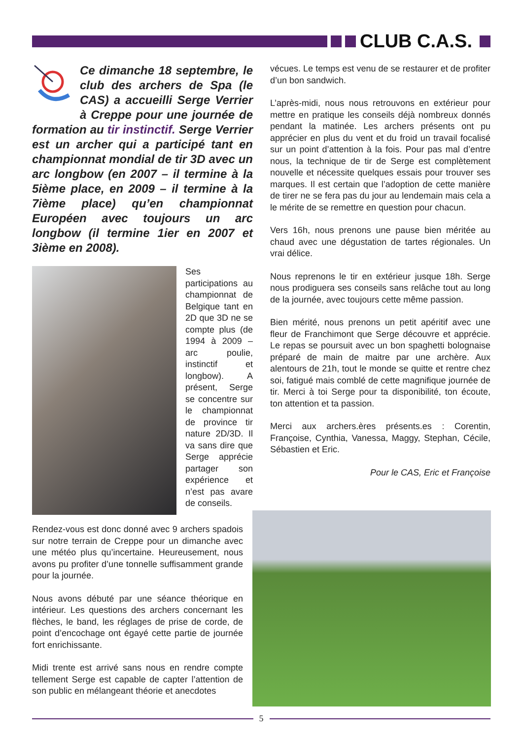CLUB C.A.S.
Ce dimanche 18 septembre, le club des archers de Spa (le CAS) a accueilli Serge Verrier à Creppe pour une journée de formation au tir instinctif. Serge Verrier est un archer qui a participé tant en championnat mondial de tir 3D avec un arc longbow (en 2007 – il termine à la 5ième place, en 2009 – il termine à la 7ième place) qu’en championnat Européen avec toujours un arc longbow (il termine 1ier en 2007 et 3ième en 2008).
Ses participations au championnat de Belgique tant en 2D que 3D ne se compte plus (de 1994 à 2009 – arc poulie, instinctif et longbow). A présent, Serge se concentre sur le championnat de province tir nature 2D/3D. Il va sans dire que Serge apprécie partager son expérience et n’est pas avare de conseils.
Rendez-vous est donc donné avec 9 archers spadois sur notre terrain de Creppe pour un dimanche avec une météo plus qu’incertaine. Heureusement, nous avons pu profiter d’une tonnelle suffisamment grande pour la journée.
Nous avons débuté par une séance théorique en intérieur. Les questions des archers concernant les flèches, le band, les réglages de prise de corde, de point d’encochage ont égayé cette partie de journée fort enrichissante.
Midi trente est arrivé sans nous en rendre compte tellement Serge est capable de capter l’attention de son public en mélangeant théorie et anecdotes
vécues. Le temps est venu de se restaurer et de profiter d’un bon sandwich.
L’après-midi, nous nous retrouvons en extérieur pour mettre en pratique les conseils déjà nombreux donnés pendant la matinée. Les archers présents ont pu apprécier en plus du vent et du froid un travail focalisé sur un point d’attention à la fois. Pour pas mal d’entre nous, la technique de tir de Serge est complètement nouvelle et nécessite quelques essais pour trouver ses marques. Il est certain que l’adoption de cette manière de tirer ne se fera pas du jour au lendemain mais cela a le mérite de se remettre en question pour chacun.
Vers 16h, nous prenons une pause bien méritée au chaud avec une dégustation de tartes régionales. Un vrai délice.
Nous reprenons le tir en extérieur jusque 18h. Serge nous prodiguera ses conseils sans relâche tout au long de la journée, avec toujours cette même passion.
Bien mérité, nous prenons un petit apéritif avec une fleur de Franchimont que Serge découvre et apprécie. Le repas se poursuit avec un bon spaghetti bolognaise préparé de main de maitre par une archère. Aux alentours de 21h, tout le monde se quitte et rentre chez soi, fatigué mais comblé de cette magnifique journée de tir. Merci à toi Serge pour ta disponibilité, ton écoute, ton attention et ta passion.
Merci aux archers.ères présents.es : Corentin, Françoise, Cynthia, Vanessa, Maggy, Stephan, Cécile, Sébastien et Eric.
Pour le CAS, Eric et Françoise
5